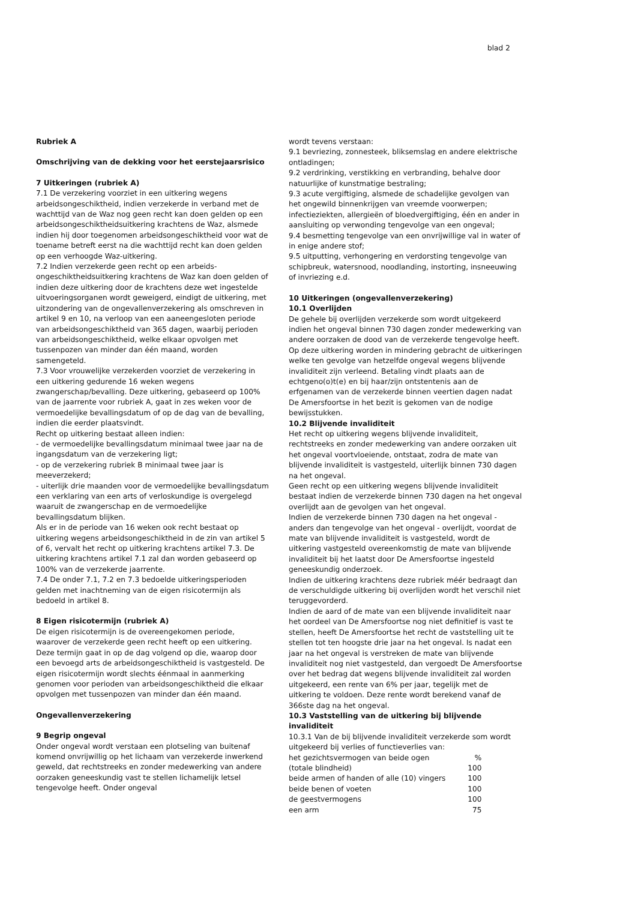blad 2
Rubriek A
Omschrijving van de dekking voor het eerstejaarsrisico
7 Uitkeringen (rubriek A)
7.1 De verzekering voorziet in een uitkering wegens arbeidsongeschiktheid, indien verzekerde in verband met de wachttijd van de Waz nog geen recht kan doen gelden op een arbeidsongeschiktheidsuitkering krachtens de Waz, alsmede indien hij door toegenomen arbeidsongeschiktheid voor wat de toename betreft eerst na die wachttijd recht kan doen gelden op een verhoogde Waz-uitkering.
7.2 Indien verzekerde geen recht op een arbeids-ongeschiktheidsuitkering krachtens de Waz kan doen gelden of indien deze uitkering door de krachtens deze wet ingestelde uitvoeringsorganen wordt geweigerd, eindigt de uitkering, met uitzondering van de ongevallenverzekering als omschreven in artikel 9 en 10, na verloop van een aaneengesloten periode van arbeidsongeschiktheid van 365 dagen, waarbij perioden van arbeidsongeschiktheid, welke elkaar opvolgen met tussenpozen van minder dan één maand, worden samengeteld.
7.3 Voor vrouwelijke verzekerden voorziet de verzekering in een uitkering gedurende 16 weken wegens zwangerschap/bevalling. Deze uitkering, gebaseerd op 100% van de jaarrente voor rubriek A, gaat in zes weken voor de vermoedelijke bevallingsdatum of op de dag van de bevalling, indien die eerder plaatsvindt.
Recht op uitkering bestaat alleen indien:
- de vermoedelijke bevallingsdatum minimaal twee jaar na de ingangsdatum van de verzekering ligt;
- op de verzekering rubriek B minimaal twee jaar is meeverzekerd;
- uiterlijk drie maanden voor de vermoedelijke bevallingsdatum een verklaring van een arts of verloskundige is overgelegd waaruit de zwangerschap en de vermoedelijke bevallingsdatum blijken.
Als er in de periode van 16 weken ook recht bestaat op uitkering wegens arbeidsongeschiktheid in de zin van artikel 5 of 6, vervalt het recht op uitkering krachtens artikel 7.3. De uitkering krachtens artikel 7.1 zal dan worden gebaseerd op 100% van de verzekerde jaarrente.
7.4 De onder 7.1, 7.2 en 7.3 bedoelde uitkeringsperioden gelden met inachtneming van de eigen risicotermijn als bedoeld in artikel 8.
8 Eigen risicotermijn (rubriek A)
De eigen risicotermijn is de overeengekomen periode, waarover de verzekerde geen recht heeft op een uitkering. Deze termijn gaat in op de dag volgend op die, waarop door een bevoegd arts de arbeidsongeschiktheid is vastgesteld. De eigen risicotermijn wordt slechts éénmaal in aanmerking genomen voor perioden van arbeidsongeschiktheid die elkaar opvolgen met tussenpozen van minder dan één maand.
Ongevallenverzekering
9 Begrip ongeval
Onder ongeval wordt verstaan een plotseling van buitenaf komend onvrijwillig op het lichaam van verzekerde inwerkend geweld, dat rechtstreeks en zonder medewerking van andere oorzaken geneeskundig vast te stellen lichamelijk letsel tengevolge heeft. Onder ongeval
wordt tevens verstaan:
9.1 bevriezing, zonnesteek, bliksemslag en andere elektrische ontladingen;
9.2 verdrinking, verstikking en verbranding, behalve door natuurlijke of kunstmatige bestraling;
9.3 acute vergiftiging, alsmede de schadelijke gevolgen van het ongewild binnenkrijgen van vreemde voorwerpen; infectieziekten, allergieën of bloedvergiftiging, één en ander in aansluiting op verwonding tengevolge van een ongeval;
9.4 besmetting tengevolge van een onvrijwillige val in water of in enige andere stof;
9.5 uitputting, verhongering en verdorsting tengevolge van schipbreuk, watersnood, noodlanding, instorting, insneeuwing of invriezing e.d.
10 Uitkeringen (ongevallenverzekering)
10.1 Overlijden
De gehele bij overlijden verzekerde som wordt uitgekeerd indien het ongeval binnen 730 dagen zonder medewerking van andere oorzaken de dood van de verzekerde tengevolge heeft. Op deze uitkering worden in mindering gebracht de uitkeringen welke ten gevolge van hetzelfde ongeval wegens blijvende invaliditeit zijn verleend. Betaling vindt plaats aan de echtgeno(o)t(e) en bij haar/zijn ontstentenis aan de erfgenamen van de verzekerde binnen veertien dagen nadat De Amersfoortse in het bezit is gekomen van de nodige bewijsstukken.
10.2 Blijvende invaliditeit
Het recht op uitkering wegens blijvende invaliditeit, rechtstreeks en zonder medewerking van andere oorzaken uit het ongeval voortvloeiende, ontstaat, zodra de mate van blijvende invaliditeit is vastgesteld, uiterlijk binnen 730 dagen na het ongeval.
Geen recht op een uitkering wegens blijvende invaliditeit bestaat indien de verzekerde binnen 730 dagen na het ongeval overlijdt aan de gevolgen van het ongeval.
Indien de verzekerde binnen 730 dagen na het ongeval - anders dan tengevolge van het ongeval - overlijdt, voordat de mate van blijvende invaliditeit is vastgesteld, wordt de uitkering vastgesteld overeenkomstig de mate van blijvende invaliditeit bij het laatst door De Amersfoortse ingesteld geneeskundig onderzoek.
Indien de uitkering krachtens deze rubriek méér bedraagt dan de verschuldigde uitkering bij overlijden wordt het verschil niet teruggevorderd.
Indien de aard of de mate van een blijvende invaliditeit naar het oordeel van De Amersfoortse nog niet definitief is vast te stellen, heeft De Amersfoortse het recht de vaststelling uit te stellen tot ten hoogste drie jaar na het ongeval. Is nadat een jaar na het ongeval is verstreken de mate van blijvende invaliditeit nog niet vastgesteld, dan vergoedt De Amersfoortse over het bedrag dat wegens blijvende invaliditeit zal worden uitgekeerd, een rente van 6% per jaar, tegelijk met de uitkering te voldoen. Deze rente wordt berekend vanaf de 366ste dag na het ongeval.
10.3 Vaststelling van de uitkering bij blijvende invaliditeit
10.3.1 Van de bij blijvende invaliditeit verzekerde som wordt uitgekeerd bij verlies of functieverlies van:
| het gezichtsvermogen van beide ogen | % |
| (totale blindheid) | 100 |
| beide armen of handen of alle (10) vingers | 100 |
| beide benen of voeten | 100 |
| de geestvermogens | 100 |
| een arm | 75 |